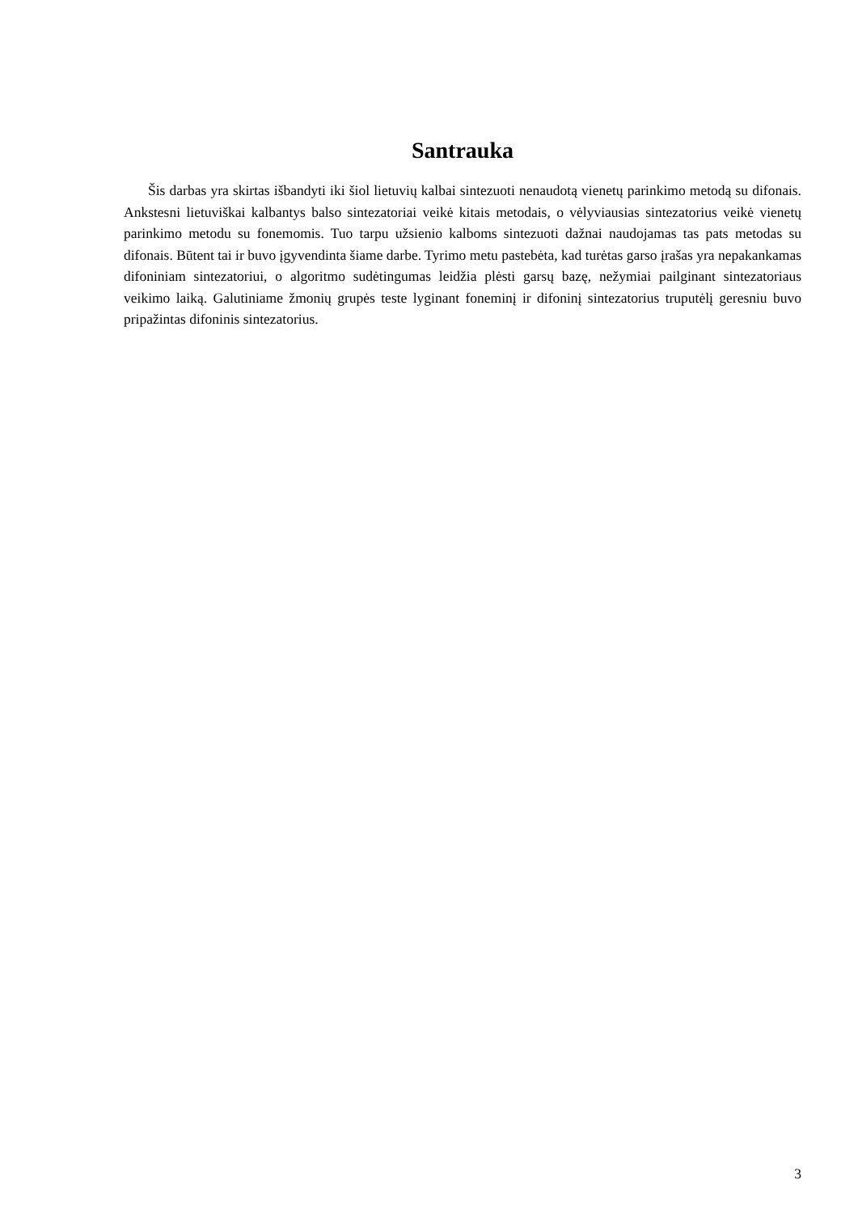Santrauka
Šis darbas yra skirtas išbandyti iki šiol lietuvių kalbai sintezuoti nenaudotą vienetų parinkimo metodą su difonais. Ankstesni lietuviškai kalbantys balso sintezatoriai veikė kitais metodais, o vėlyviausias sintezatorius veikė vienetų parinkimo metodu su fonemomis. Tuo tarpu užsienio kalboms sintezuoti dažnai naudojamas tas pats metodas su difonais. Būtent tai ir buvo įgyvendinta šiame darbe. Tyrimo metu pastebėta, kad turėtas garso įrašas yra nepakankamas difoniniam sintezatoriui, o algoritmo sudėtingumas leidžia plėsti garsų bazę, nežymiai pailginant sintezatoriaus veikimo laiką. Galutiniame žmonių grupės teste lyginant foneminį ir difoninį sintezatorius truputėlį geresniu buvo pripažintas difoninis sintezatorius.
3